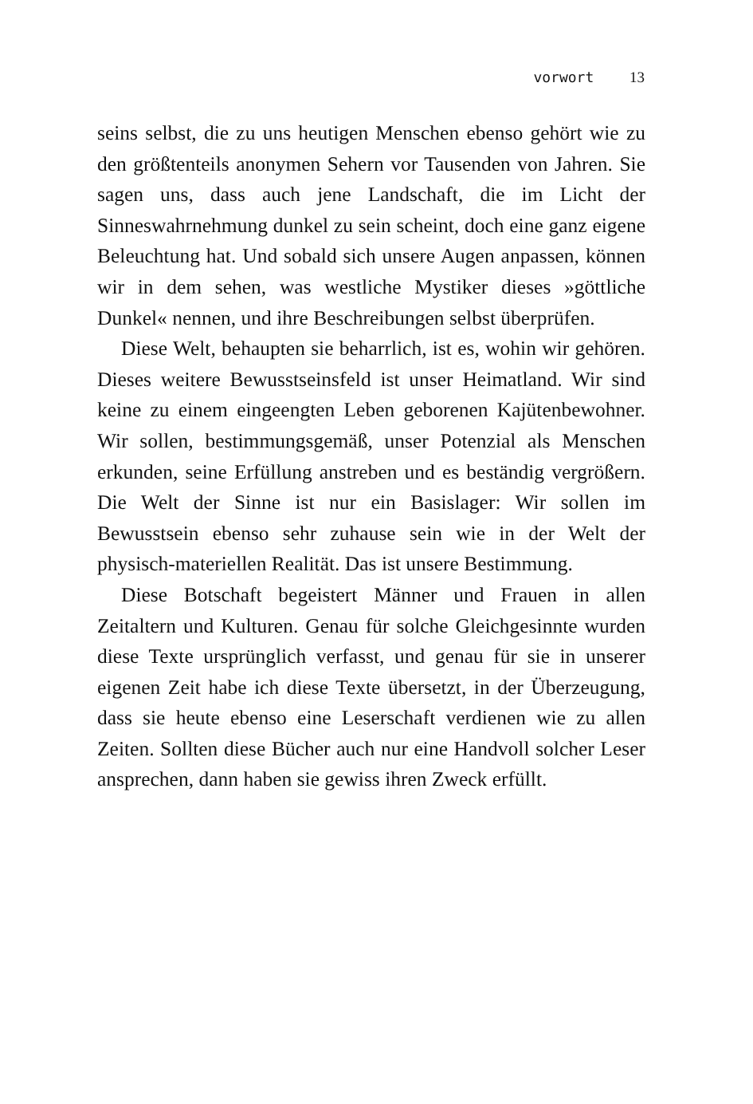vorwort 13
seins selbst, die zu uns heutigen Menschen ebenso gehört wie zu den größtenteils anonymen Sehern vor Tausenden von Jahren. Sie sagen uns, dass auch jene Landschaft, die im Licht der Sinneswahrnehmung dunkel zu sein scheint, doch eine ganz eigene Beleuchtung hat. Und sobald sich unsere Augen anpassen, können wir in dem sehen, was westliche Mystiker dieses »göttliche Dunkel« nennen, und ihre Beschreibungen selbst überprüfen.
Diese Welt, behaupten sie beharrlich, ist es, wohin wir gehören. Dieses weitere Bewusstseinsfeld ist unser Heimatland. Wir sind keine zu einem eingeengten Leben geborenen Kajütenbewohner. Wir sollen, bestimmungsgemäß, unser Potenzial als Menschen erkunden, seine Erfüllung anstreben und es beständig vergrößern. Die Welt der Sinne ist nur ein Basislager: Wir sollen im Bewusstsein ebenso sehr zuhause sein wie in der Welt der physisch-materiellen Realität. Das ist unsere Bestimmung.
Diese Botschaft begeistert Männer und Frauen in allen Zeitaltern und Kulturen. Genau für solche Gleichgesinnte wurden diese Texte ursprünglich verfasst, und genau für sie in unserer eigenen Zeit habe ich diese Texte übersetzt, in der Überzeugung, dass sie heute ebenso eine Leserschaft verdienen wie zu allen Zeiten. Sollten diese Bücher auch nur eine Handvoll solcher Leser ansprechen, dann haben sie gewiss ihren Zweck erfüllt.